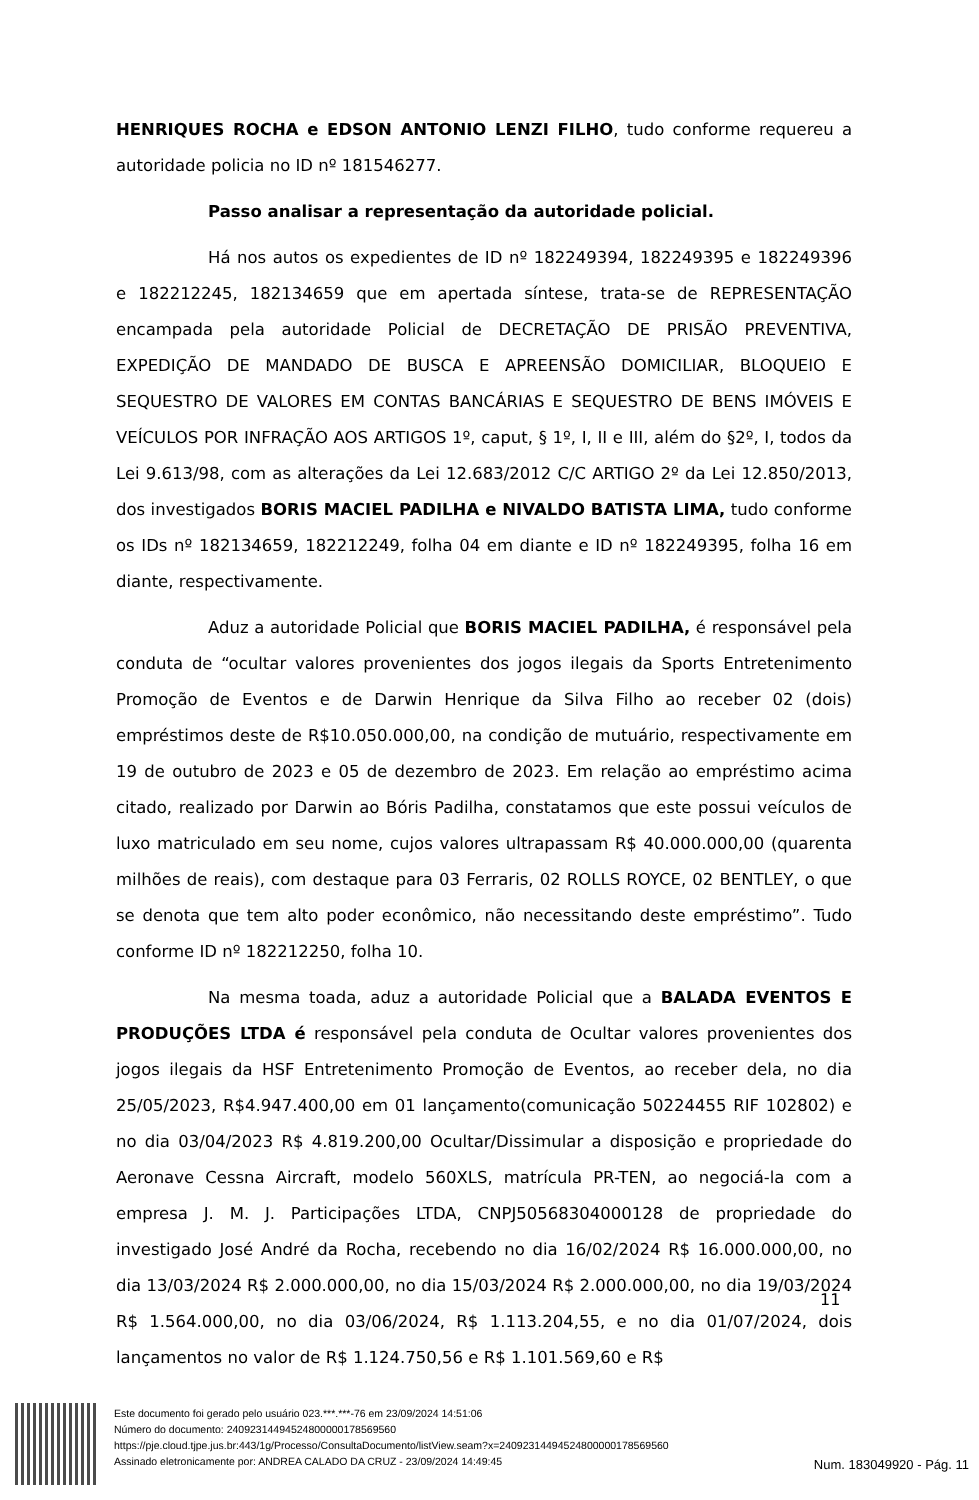HENRIQUES ROCHA e EDSON ANTONIO LENZI FILHO, tudo conforme requereu a autoridade policia no ID nº 181546277.
Passo analisar a representação da autoridade policial.
Há nos autos os expedientes de ID nº 182249394, 182249395 e 182249396 e 182212245, 182134659 que em apertada síntese, trata-se de REPRESENTAÇÃO encampada pela autoridade Policial de DECRETAÇÃO DE PRISÃO PREVENTIVA, EXPEDIÇÃO DE MANDADO DE BUSCA E APREENSÃO DOMICILIAR, BLOQUEIO E SEQUESTRO DE VALORES EM CONTAS BANCÁRIAS E SEQUESTRO DE BENS IMÓVEIS E VEÍCULOS POR INFRAÇÃO AOS ARTIGOS 1º, caput, § 1º, I, II e III, além do §2º, I, todos da Lei 9.613/98, com as alterações da Lei 12.683/2012 C/C ARTIGO 2º da Lei 12.850/2013, dos investigados BORIS MACIEL PADILHA e NIVALDO BATISTA LIMA, tudo conforme os IDs nº 182134659, 182212249, folha 04 em diante e ID nº 182249395, folha 16 em diante, respectivamente.
Aduz a autoridade Policial que BORIS MACIEL PADILHA, é responsável pela conduta de “ocultar valores provenientes dos jogos ilegais da Sports Entretenimento Promoção de Eventos e de Darwin Henrique da Silva Filho ao receber 02 (dois) empréstimos deste de R$10.050.000,00, na condição de mutuário, respectivamente em 19 de outubro de 2023 e 05 de dezembro de 2023. Em relação ao empréstimo acima citado, realizado por Darwin ao Bóris Padilha, constatamos que este possui veículos de luxo matriculado em seu nome, cujos valores ultrapassam R$ 40.000.000,00 (quarenta milhões de reais), com destaque para 03 Ferraris, 02 ROLLS ROYCE, 02 BENTLEY, o que se denota que tem alto poder econômico, não necessitando deste empréstimo”. Tudo conforme ID nº 182212250, folha 10.
Na mesma toada, aduz a autoridade Policial que a BALADA EVENTOS E PRODUÇÕES LTDA é responsável pela conduta de Ocultar valores provenientes dos jogos ilegais da HSF Entretenimento Promoção de Eventos, ao receber dela, no dia 25/05/2023, R$4.947.400,00 em 01 lançamento(comunicação 50224455 RIF 102802) e no dia 03/04/2023 R$ 4.819.200,00 Ocultar/Dissimular a disposição e propriedade do Aeronave Cessna Aircraft, modelo 560XLS, matrícula PR-TEN, ao negociá-la com a empresa J. M. J. Participações LTDA, CNPJ50568304000128 de propriedade do investigado José André da Rocha, recebendo no dia 16/02/2024 R$ 16.000.000,00, no dia 13/03/2024 R$ 2.000.000,00, no dia 15/03/2024 R$ 2.000.000,00, no dia 19/03/2024 R$ 1.564.000,00, no dia 03/06/2024, R$ 1.113.204,55, e no dia 01/07/2024, dois lançamentos no valor de R$ 1.124.750,56 e R$ 1.101.569,60 e R$
11
Este documento foi gerado pelo usuário 023.***.***-76 em 23/09/2024 14:51:06
Número do documento: 24092314494524800000178569560
https://pje.cloud.tjpe.jus.br:443/1g/Processo/ConsultaDocumento/listView.seam?x=24092314494524800000178569560
Assinado eletronicamente por: ANDREA CALADO DA CRUZ - 23/09/2024 14:49:45
Num. 183049920 - Pág. 11